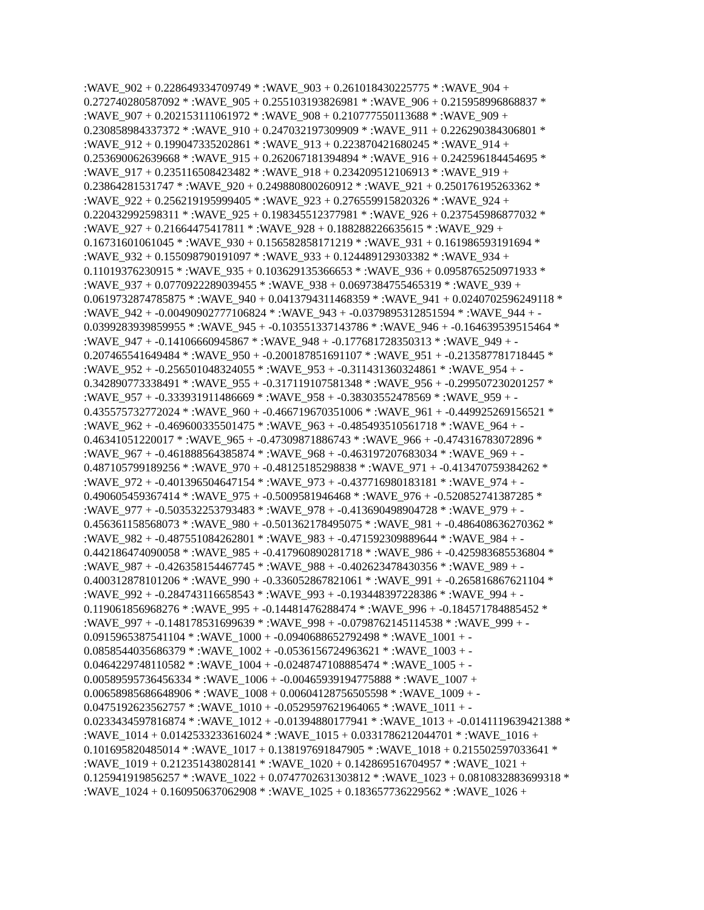:WAVE_902 + 0.228649334709749 * :WAVE_903 + 0.261018430225775 * :WAVE_904 +
0.272740280587092 * :WAVE_905 + 0.255103193826981 * :WAVE_906 + 0.215958996868837 *
:WAVE_907 + 0.202153111061972 * :WAVE_908 + 0.210777550113688 * :WAVE_909 +
0.230858984337372 * :WAVE_910 + 0.247032197309909 * :WAVE_911 + 0.226290384306801 *
:WAVE_912 + 0.199047335202861 * :WAVE_913 + 0.223870421680245 * :WAVE_914 +
0.253690062639668 * :WAVE_915 + 0.262067181394894 * :WAVE_916 + 0.242596184454695 *
:WAVE_917 + 0.235116508423482 * :WAVE_918 + 0.234209512106913 * :WAVE_919 +
0.23864281531747 * :WAVE_920 + 0.249880800260912 * :WAVE_921 + 0.250176195263362 *
:WAVE_922 + 0.256219195999405 * :WAVE_923 + 0.276559915820326 * :WAVE_924 +
0.220432992598311 * :WAVE_925 + 0.198345512377981 * :WAVE_926 + 0.237545986877032 *
:WAVE_927 + 0.21664475417811 * :WAVE_928 + 0.188288226635615 * :WAVE_929 +
0.16731601061045 * :WAVE_930 + 0.156582858171219 * :WAVE_931 + 0.161986593191694 *
:WAVE_932 + 0.155098790191097 * :WAVE_933 + 0.124489129303382 * :WAVE_934 +
0.11019376230915 * :WAVE_935 + 0.103629135366653 * :WAVE_936 + 0.0958765250971933 *
:WAVE_937 + 0.0770922289039455 * :WAVE_938 + 0.0697384755465319 * :WAVE_939 +
0.0619732874785875 * :WAVE_940 + 0.0413794311468359 * :WAVE_941 + 0.0240702596249118 *
:WAVE_942 + -0.00490902777106824 * :WAVE_943 + -0.0379895312851594 * :WAVE_944 + -
0.0399283939859955 * :WAVE_945 + -0.103551337143786 * :WAVE_946 + -0.164639539515464 *
:WAVE_947 + -0.14106660945867 * :WAVE_948 + -0.177681728350313 * :WAVE_949 + -
0.207465541649484 * :WAVE_950 + -0.200187851691107 * :WAVE_951 + -0.213587781718445 *
:WAVE_952 + -0.256501048324055 * :WAVE_953 + -0.311431360324861 * :WAVE_954 + -
0.342890773338491 * :WAVE_955 + -0.317119107581348 * :WAVE_956 + -0.299507230201257 *
:WAVE_957 + -0.333931911486669 * :WAVE_958 + -0.38303552478569 * :WAVE_959 + -
0.435575732772024 * :WAVE_960 + -0.466719670351006 * :WAVE_961 + -0.449925269156521 *
:WAVE_962 + -0.469600335501475 * :WAVE_963 + -0.485493510561718 * :WAVE_964 + -
0.46341051220017 * :WAVE_965 + -0.47309871886743 * :WAVE_966 + -0.474316783072896 *
:WAVE_967 + -0.461888564385874 * :WAVE_968 + -0.463197207683034 * :WAVE_969 + -
0.487105799189256 * :WAVE_970 + -0.48125185298838 * :WAVE_971 + -0.413470759384262 *
:WAVE_972 + -0.401396504647154 * :WAVE_973 + -0.437716980183181 * :WAVE_974 + -
0.490605459367414 * :WAVE_975 + -0.5009581946468 * :WAVE_976 + -0.520852741387285 *
:WAVE_977 + -0.503532253793483 * :WAVE_978 + -0.413690498904728 * :WAVE_979 + -
0.456361158568073 * :WAVE_980 + -0.501362178495075 * :WAVE_981 + -0.486408636270362 *
:WAVE_982 + -0.487551084262801 * :WAVE_983 + -0.471592309889644 * :WAVE_984 + -
0.442186474090058 * :WAVE_985 + -0.417960890281718 * :WAVE_986 + -0.425983685536804 *
:WAVE_987 + -0.426358154467745 * :WAVE_988 + -0.402623478430356 * :WAVE_989 + -
0.400312878101206 * :WAVE_990 + -0.336052867821061 * :WAVE_991 + -0.265816867621104 *
:WAVE_992 + -0.284743116658543 * :WAVE_993 + -0.193448397228386 * :WAVE_994 + -
0.119061856968276 * :WAVE_995 + -0.14481476288474 * :WAVE_996 + -0.184571784885452 *
:WAVE_997 + -0.148178531699639 * :WAVE_998 + -0.0798762145114538 * :WAVE_999 + -
0.0915965387541104 * :WAVE_1000 + -0.0940688652792498 * :WAVE_1001 + -
0.0858544035686379 * :WAVE_1002 + -0.0536156724963621 * :WAVE_1003 + -
0.0464229748110582 * :WAVE_1004 + -0.0248747108885474 * :WAVE_1005 + -
0.00589595736456334 * :WAVE_1006 + -0.00465939194775888 * :WAVE_1007 +
0.00658985686648906 * :WAVE_1008 + 0.00604128756505598 * :WAVE_1009 + -
0.0475192623562757 * :WAVE_1010 + -0.0529597621964065 * :WAVE_1011 + -
0.0233434597816874 * :WAVE_1012 + -0.01394880177941 * :WAVE_1013 + -0.0141119639421388 *
:WAVE_1014 + 0.0142533233616024 * :WAVE_1015 + 0.0331786212044701 * :WAVE_1016 +
0.101695820485014 * :WAVE_1017 + 0.138197691847905 * :WAVE_1018 + 0.215502597033641 *
:WAVE_1019 + 0.212351438028141 * :WAVE_1020 + 0.142869516704957 * :WAVE_1021 +
0.125941919856257 * :WAVE_1022 + 0.0747702631303812 * :WAVE_1023 + 0.0810832883699318 *
:WAVE_1024 + 0.160950637062908 * :WAVE_1025 + 0.183657736229562 * :WAVE_1026 +